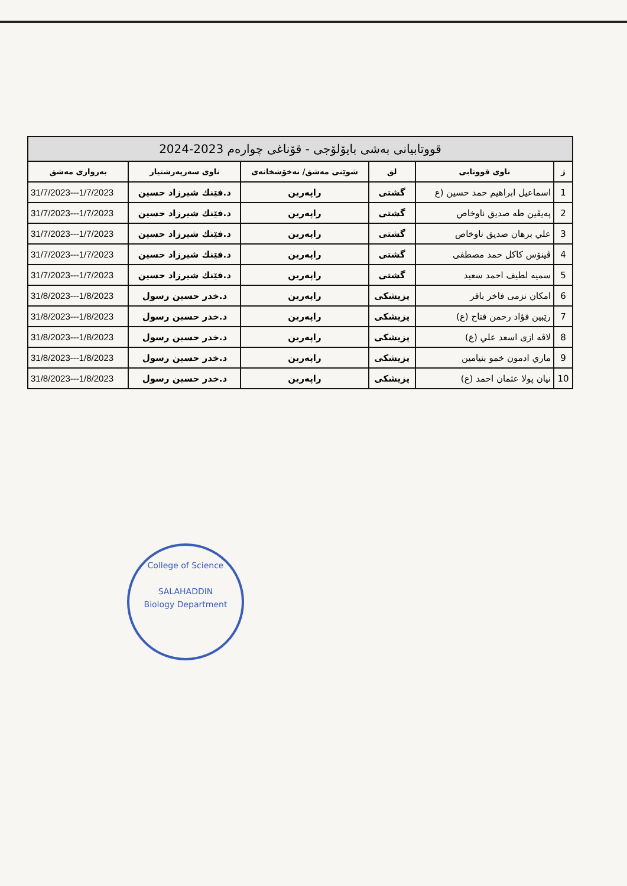| قووتابیانی بەشی بایۆلۆجی - قۆناغی چوارەم 2023-2024 | | | | | |
| --- | --- | --- | --- | --- | --- |
| ژ | ناوی قووتابی | لق | شوێنی مەشق/ نەخۆشخانەی | ناوی سەرپەرشتیار | بەرواری مەشق |
| 1 | اسماعیل ابراهیم حمد حسین (ع | گشتی | راپەرین | د.فێنك شیرزاد حسین | 31/7/2023---1/7/2023 |
| 2 | پەیڤین طه صدیق ناوخاص | گشتی | راپەرین | د.فێنك شیرزاد حسین | 31/7/2023---1/7/2023 |
| 3 | علي برهان صدیق ناوخاص | گشتی | راپەرین | د.فێنك شیرزاد حسین | 31/7/2023---1/7/2023 |
| 4 | ڤینۆس کاکل حمد مصطفی | گشتی | راپەرین | د.فێنك شیرزاد حسین | 31/7/2023---1/7/2023 |
| 5 | سمیه لطیف احمد سعید | گشتی | راپەرین | د.فێنك شیرزاد حسین | 31/7/2023---1/7/2023 |
| 6 | امکان نزمی فاخر باقر | پزیشکی | راپەرین | د.خدر حسین رسول | 31/8/2023---1/8/2023 |
| 7 | رێبین فؤاد رحمن فتاح (ع) | پزیشکی | راپەرین | د.خدر حسین رسول | 31/8/2023---1/8/2023 |
| 8 | لاڤه ازی اسعد علي (ع) | پزیشکی | راپەرین | د.خدر حسین رسول | 31/8/2023---1/8/2023 |
| 9 | ماري ادمون خمو بنیامین | پزیشکی | راپەرین | د.خدر حسین رسول | 31/8/2023---1/8/2023 |
| 10 | نیان پولا عثمان احمد (ع) | پزیشکی | راپەرین | د.خدر حسین رسول | 31/8/2023---1/8/2023 |
College of Science
SALAHADDIN
Biology Department